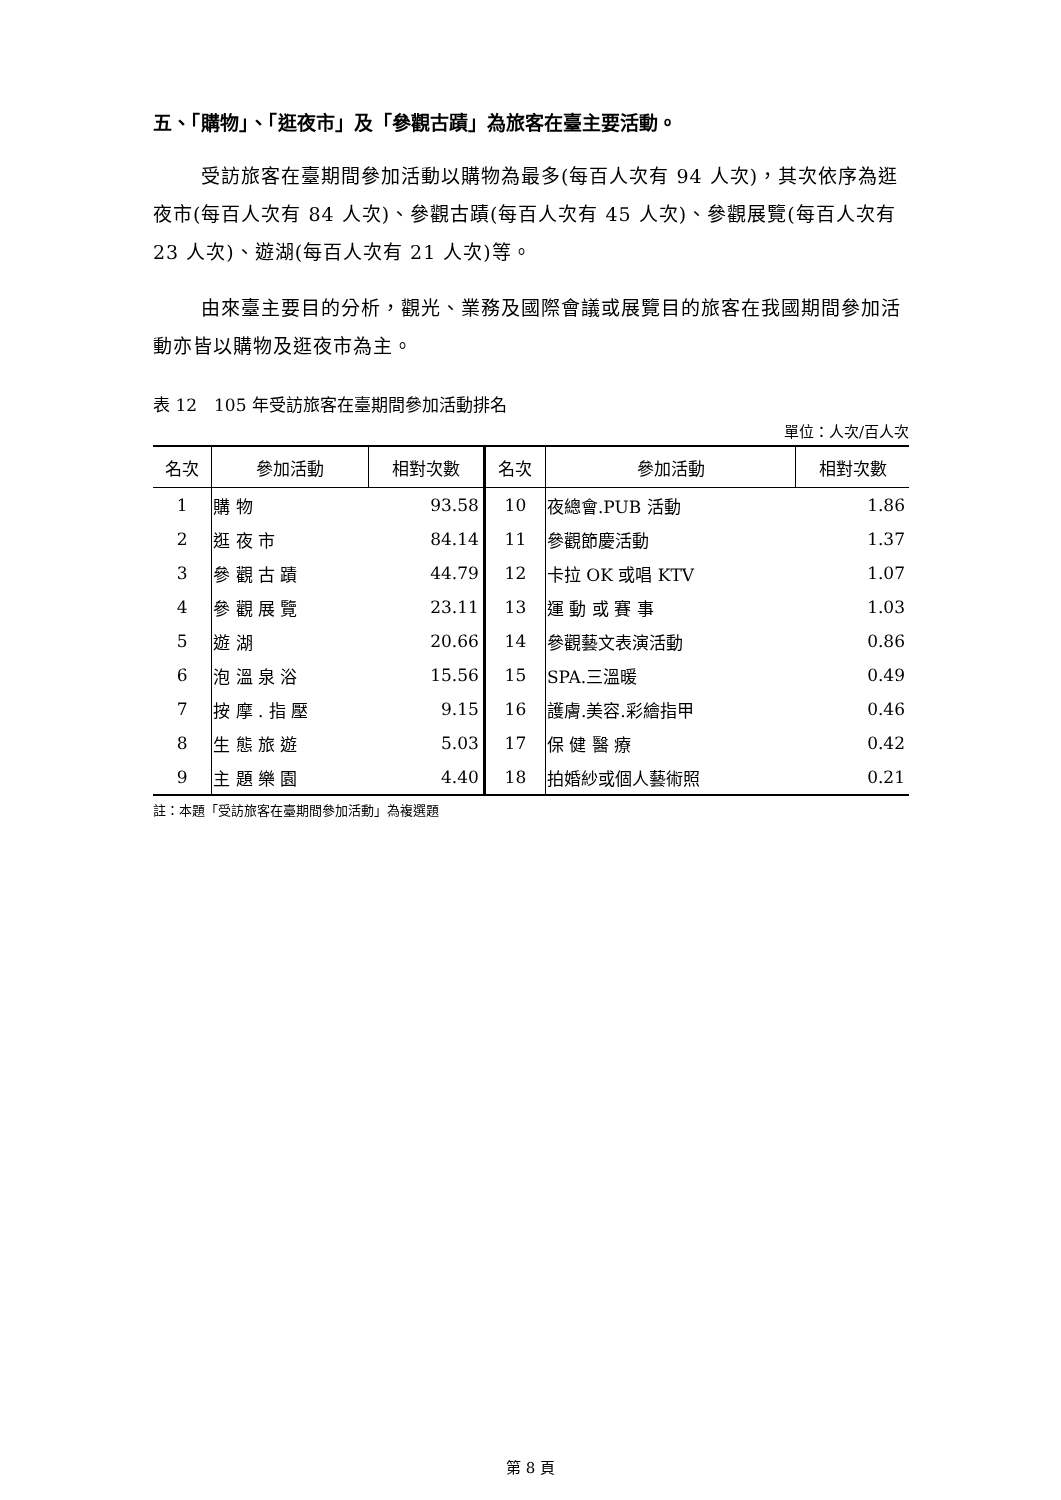五、「購物」、「逛夜市」及「參觀古蹟」為旅客在臺主要活動。
受訪旅客在臺期間參加活動以購物為最多(每百人次有 94 人次)，其次依序為逛夜市(每百人次有 84 人次)、參觀古蹟(每百人次有 45 人次)、參觀展覽(每百人次有 23 人次)、遊湖(每百人次有 21 人次)等。
由來臺主要目的分析，觀光、業務及國際會議或展覽目的旅客在我國期間參加活動亦皆以購物及逛夜市為主。
表 12　105 年受訪旅客在臺期間參加活動排名
單位：人次/百人次
| 名次 | 參加活動 | 相對次數 | 名次 | 參加活動 | 相對次數 |
| --- | --- | --- | --- | --- | --- |
| 1 | 購 物 | 93.58 | 10 | 夜總會.PUB 活動 | 1.86 |
| 2 | 逛 夜 市 | 84.14 | 11 | 參觀節慶活動 | 1.37 |
| 3 | 參 觀 古 蹟 | 44.79 | 12 | 卡拉 OK 或唱 KTV | 1.07 |
| 4 | 參 觀 展 覽 | 23.11 | 13 | 運 動 或 賽 事 | 1.03 |
| 5 | 遊 湖 | 20.66 | 14 | 參觀藝文表演活動 | 0.86 |
| 6 | 泡 溫 泉 浴 | 15.56 | 15 | SPA.三溫暖 | 0.49 |
| 7 | 按 摩 . 指 壓 | 9.15 | 16 | 護膚.美容.彩繪指甲 | 0.46 |
| 8 | 生 態 旅 遊 | 5.03 | 17 | 保 健 醫 療 | 0.42 |
| 9 | 主 題 樂 園 | 4.40 | 18 | 拍婚紗或個人藝術照 | 0.21 |
註：本題「受訪旅客在臺期間參加活動」為複選題
第 8 頁